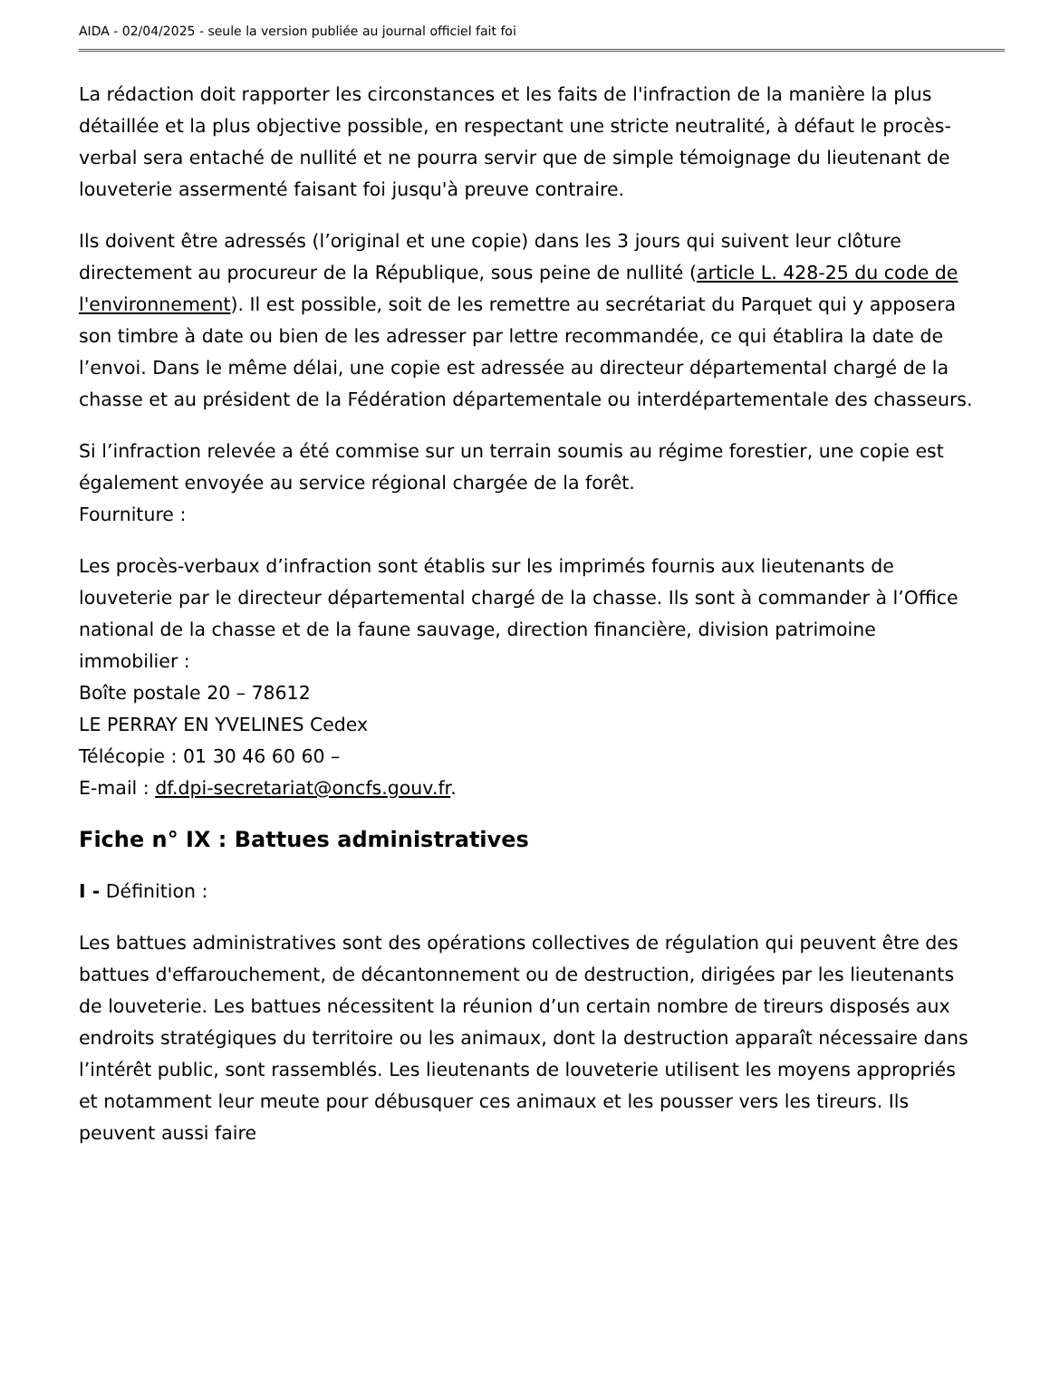AIDA - 02/04/2025 - seule la version publiée au journal officiel fait foi
La rédaction doit rapporter les circonstances et les faits de l'infraction de la manière la plus détaillée et la plus objective possible, en respectant une stricte neutralité, à défaut le procès-verbal sera entaché de nullité et ne pourra servir que de simple témoignage du lieutenant de louveterie assermenté faisant foi jusqu'à preuve contraire.
Ils doivent être adressés (l’original et une copie) dans les 3 jours qui suivent leur clôture directement au procureur de la République, sous peine de nullité (article L. 428-25 du code de l'environnement). Il est possible, soit de les remettre au secrétariat du Parquet qui y apposera son timbre à date ou bien de les adresser par lettre recommandée, ce qui établira la date de l’envoi. Dans le même délai, une copie est adressée au directeur départemental chargé de la chasse et au président de la Fédération départementale ou interdépartementale des chasseurs.
Si l’infraction relevée a été commise sur un terrain soumis au régime forestier, une copie est également envoyée au service régional chargée de la forêt.
Fourniture :
Les procès-verbaux d’infraction sont établis sur les imprimés fournis aux lieutenants de louveterie par le directeur départemental chargé de la chasse. Ils sont à commander à l’Office national de la chasse et de la faune sauvage, direction financière, division patrimoine immobilier :
Boîte postale 20 – 78612
LE PERRAY EN YVELINES Cedex
Télécopie : 01 30 46 60 60 –
E-mail : df.dpi-secretariat@oncfs.gouv.fr.
Fiche n° IX : Battues administratives
I - Définition :
Les battues administratives sont des opérations collectives de régulation qui peuvent être des battues d'effarouchement, de décantonnement ou de destruction, dirigées par les lieutenants de louveterie. Les battues nécessitent la réunion d’un certain nombre de tireurs disposés aux endroits stratégiques du territoire ou les animaux, dont la destruction apparaît nécessaire dans l’intérêt public, sont rassemblés. Les lieutenants de louveterie utilisent les moyens appropriés et notamment leur meute pour débusquer ces animaux et les pousser vers les tireurs. Ils peuvent aussi faire